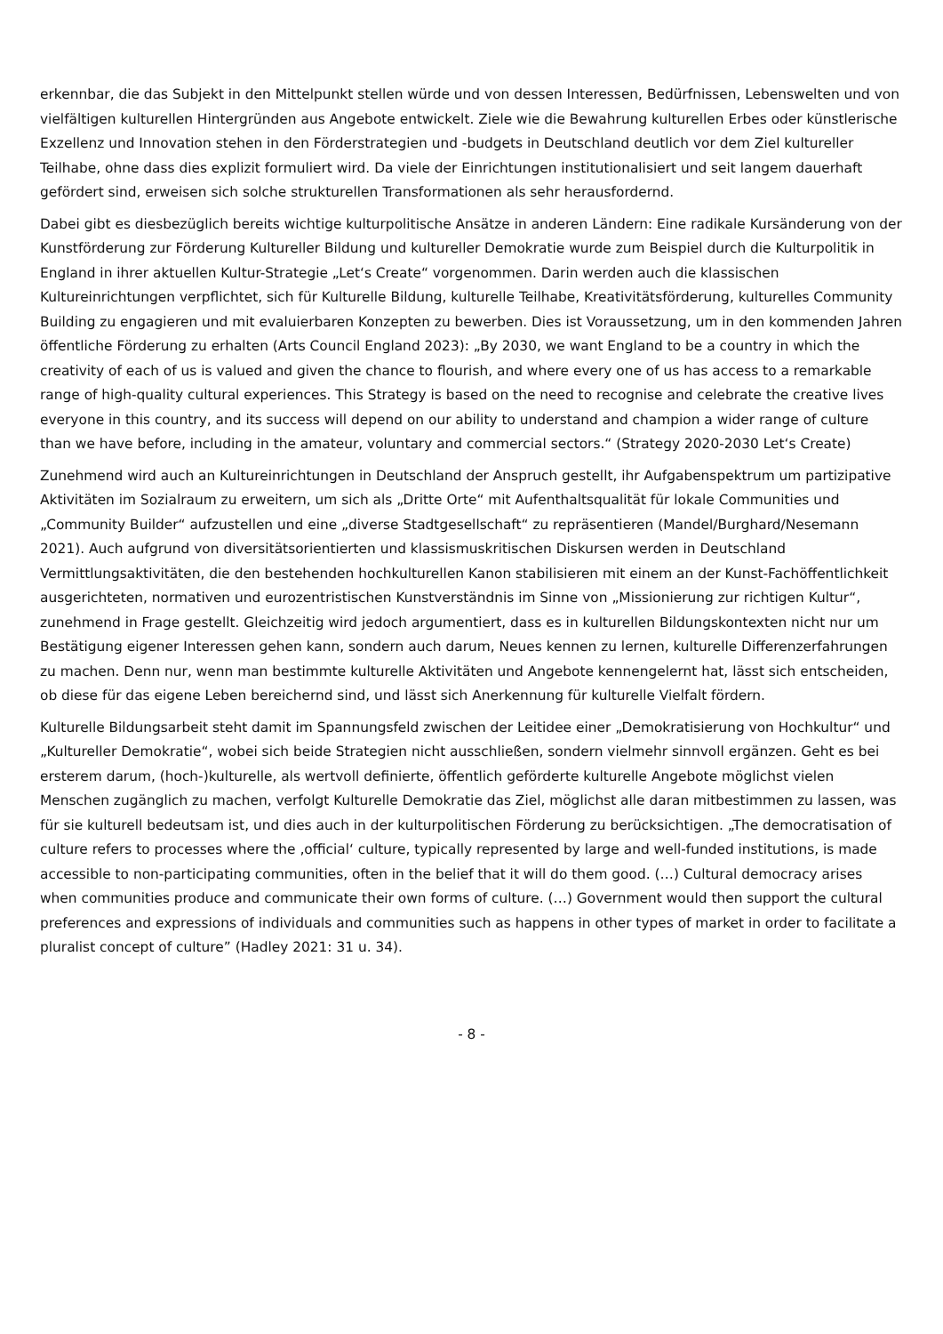erkennbar, die das Subjekt in den Mittelpunkt stellen würde und von dessen Interessen, Bedürfnissen, Lebenswelten und von vielfältigen kulturellen Hintergründen aus Angebote entwickelt. Ziele wie die Bewahrung kulturellen Erbes oder künstlerische Exzellenz und Innovation stehen in den Förderstrategien und -budgets in Deutschland deutlich vor dem Ziel kultureller Teilhabe, ohne dass dies explizit formuliert wird. Da viele der Einrichtungen institutionalisiert und seit langem dauerhaft gefördert sind, erweisen sich solche strukturellen Transformationen als sehr herausfordernd.
Dabei gibt es diesbezüglich bereits wichtige kulturpolitische Ansätze in anderen Ländern: Eine radikale Kursänderung von der Kunstförderung zur Förderung Kultureller Bildung und kultureller Demokratie wurde zum Beispiel durch die Kulturpolitik in England in ihrer aktuellen Kultur-Strategie „Let‘s Create“ vorgenommen. Darin werden auch die klassischen Kultureinrichtungen verpflichtet, sich für Kulturelle Bildung, kulturelle Teilhabe, Kreativitätsförderung, kulturelles Community Building zu engagieren und mit evaluierbaren Konzepten zu bewerben. Dies ist Voraussetzung, um in den kommenden Jahren öffentliche Förderung zu erhalten (Arts Council England 2023): „By 2030, we want England to be a country in which the creativity of each of us is valued and given the chance to flourish, and where every one of us has access to a remarkable range of high-quality cultural experiences. This Strategy is based on the need to recognise and celebrate the creative lives everyone in this country, and its success will depend on our ability to understand and champion a wider range of culture than we have before, including in the amateur, voluntary and commercial sectors.“ (Strategy 2020-2030 Let‘s Create)
Zunehmend wird auch an Kultureinrichtungen in Deutschland der Anspruch gestellt, ihr Aufgabenspektrum um partizipative Aktivitäten im Sozialraum zu erweitern, um sich als „Dritte Orte“ mit Aufenthaltsqualität für lokale Communities und „Community Builder“ aufzustellen und eine „diverse Stadtgesellschaft“ zu repräsentieren (Mandel/Burghard/Nesemann 2021). Auch aufgrund von diversitätsorientierten und klassismuskritischen Diskursen werden in Deutschland Vermittlungsaktivitäten, die den bestehenden hochkulturellen Kanon stabilisieren mit einem an der Kunst-Fachöffentlichkeit ausgerichteten, normativen und eurozentristischen Kunstverständnis im Sinne von „Missionierung zur richtigen Kultur“, zunehmend in Frage gestellt. Gleichzeitig wird jedoch argumentiert, dass es in kulturellen Bildungskontexten nicht nur um Bestätigung eigener Interessen gehen kann, sondern auch darum, Neues kennen zu lernen, kulturelle Differenzerfahrungen zu machen. Denn nur, wenn man bestimmte kulturelle Aktivitäten und Angebote kennengelernt hat, lässt sich entscheiden, ob diese für das eigene Leben bereichernd sind, und lässt sich Anerkennung für kulturelle Vielfalt fördern.
Kulturelle Bildungsarbeit steht damit im Spannungsfeld zwischen der Leitidee einer „Demokratisierung von Hochkultur“ und „Kultureller Demokratie“, wobei sich beide Strategien nicht ausschließen, sondern vielmehr sinnvoll ergänzen. Geht es bei ersterem darum, (hoch-)kulturelle, als wertvoll definierte, öffentlich geförderte kulturelle Angebote möglichst vielen Menschen zugänglich zu machen, verfolgt Kulturelle Demokratie das Ziel, möglichst alle daran mitbestimmen zu lassen, was für sie kulturell bedeutsam ist, und dies auch in der kulturpolitischen Förderung zu berücksichtigen. „The democratisation of culture refers to processes where the ‚official‘ culture, typically represented by large and well-funded institutions, is made accessible to non-participating communities, often in the belief that it will do them good. (…) Cultural democracy arises when communities produce and communicate their own forms of culture. (…) Government would then support the cultural preferences and expressions of individuals and communities such as happens in other types of market in order to facilitate a pluralist concept of culture” (Hadley 2021: 31 u. 34).
- 8 -